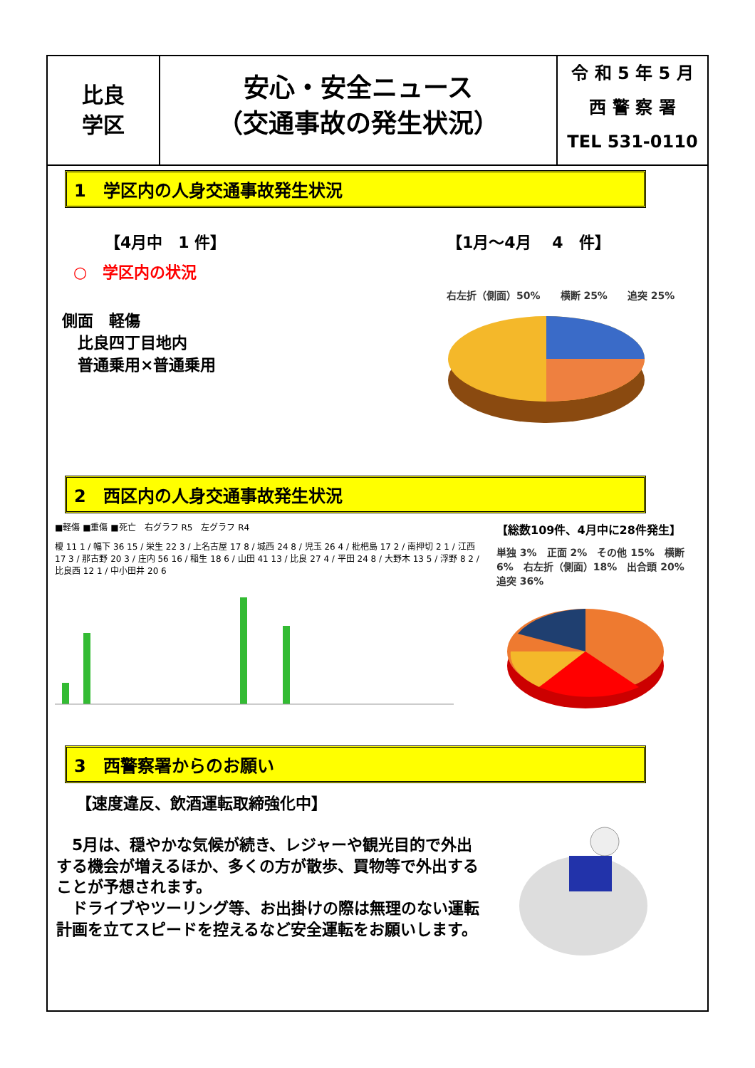比良
学区
安心・安全ニュース
（交通事故の発生状況）
令 和 5 年 5 月
西 警 察 署
TEL 531-0110
1　学区内の人身交通事故発生状況
【4月中　1 件】
○　学区内の状況
側面　軽傷
　比良四丁目地内
　普通乗用×普通乗用
【1月～4月　 4　件】
右左折（側面）50%　　横断 25%　　追突 25%
2　西区内の人身交通事故発生状況
■軽傷 ■重傷 ■死亡　右グラフ R5　左グラフ R4
榎 11 1 / 幅下 36 15 / 栄生 22 3 / 上名古屋 17 8 / 城西 24 8 / 児玉 26 4 / 枇杷島 17 2 / 南押切 2 1 / 江西 17 3 / 那古野 20 3 / 庄内 56 16 / 稲生 18 6 / 山田 41 13 / 比良 27 4 / 平田 24 8 / 大野木 13 5 / 浮野 8 2 / 比良西 12 1 / 中小田井 20 6
【総数109件、4月中に28件発生】
単独 3%　正面 2%　その他 15%　横断 6%　右左折（側面）18%　出合頭 20%　追突 36%
3　西警察署からのお願い
【速度違反、飲酒運転取締強化中】
　5月は、穏やかな気候が続き、レジャーや観光目的で外出する機会が増えるほか、多くの方が散歩、買物等で外出することが予想されます。
　ドライブやツーリング等、お出掛けの際は無理のない運転計画を立てスピードを控えるなど安全運転をお願いします。